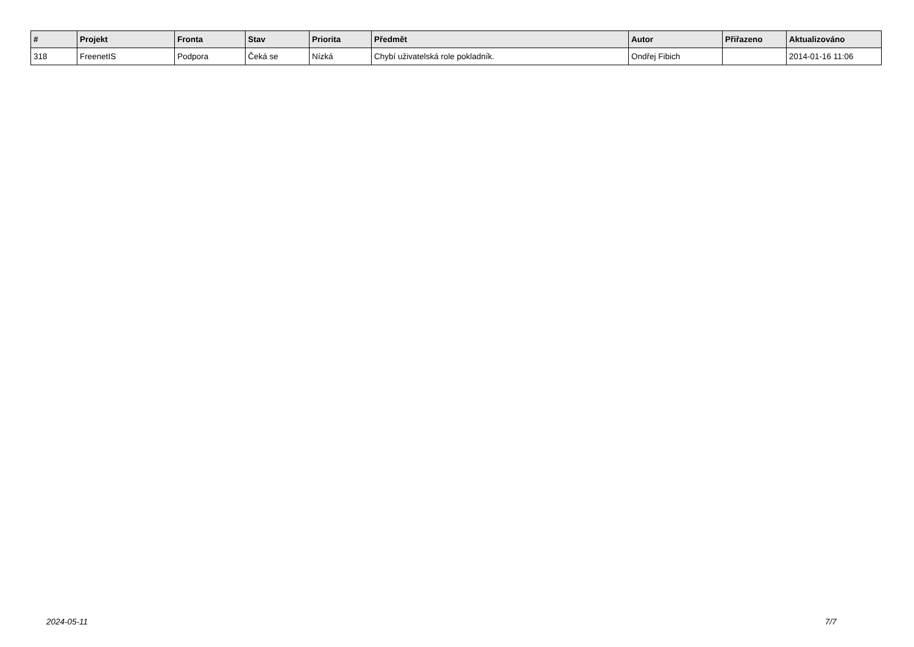| # | Projekt | Fronta | Stav | Priorita | Předmět | Autor | Přiřazeno | Aktualizováno |
| --- | --- | --- | --- | --- | --- | --- | --- | --- |
| 318 | FreenetIS | Podpora | Čeká se | Nízká | Chybí uživatelská role pokladník. | Ondřej Fibich | | 2014-01-16 11:06 |
2024-05-11 7/7